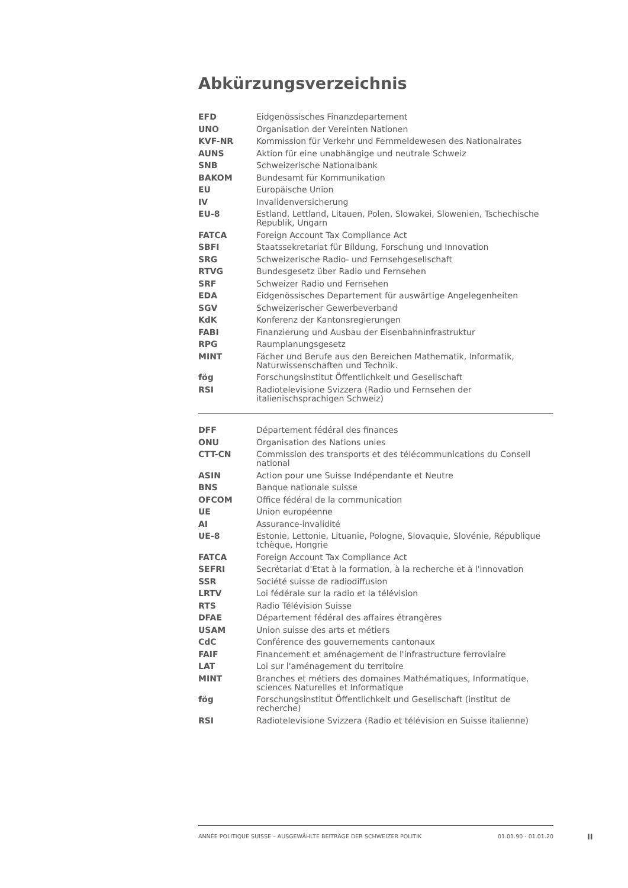Abkürzungsverzeichnis
| EFD | Eidgenössisches Finanzdepartement |
| UNO | Organisation der Vereinten Nationen |
| KVF-NR | Kommission für Verkehr und Fernmeldewesen des Nationalrates |
| AUNS | Aktion für eine unabhängige und neutrale Schweiz |
| SNB | Schweizerische Nationalbank |
| BAKOM | Bundesamt für Kommunikation |
| EU | Europäische Union |
| IV | Invalidenversicherung |
| EU-8 | Estland, Lettland, Litauen, Polen, Slowakei, Slowenien, Tschechische Republik, Ungarn |
| FATCA | Foreign Account Tax Compliance Act |
| SBFI | Staatssekretariat für Bildung, Forschung und Innovation |
| SRG | Schweizerische Radio- und Fernsehgesellschaft |
| RTVG | Bundesgesetz über Radio und Fernsehen |
| SRF | Schweizer Radio und Fernsehen |
| EDA | Eidgenössisches Departement für auswärtige Angelegenheiten |
| SGV | Schweizerischer Gewerbeverband |
| KdK | Konferenz der Kantonsregierungen |
| FABI | Finanzierung und Ausbau der Eisenbahninfrastruktur |
| RPG | Raumplanungsgesetz |
| MINT | Fächer und Berufe aus den Bereichen Mathematik, Informatik, Naturwissenschaften und Technik. |
| fög | Forschungsinstitut Öffentlichkeit und Gesellschaft |
| RSI | Radiotelevisione Svizzera (Radio und Fernsehen der italienischsprachigen Schweiz) |
| DFF | Département fédéral des finances |
| ONU | Organisation des Nations unies |
| CTT-CN | Commission des transports et des télécommunications du Conseil national |
| ASIN | Action pour une Suisse Indépendante et Neutre |
| BNS | Banque nationale suisse |
| OFCOM | Office fédéral de la communication |
| UE | Union européenne |
| AI | Assurance-invalidité |
| UE-8 | Estonie, Lettonie, Lituanie, Pologne, Slovaquie, Slovénie, République tchèque, Hongrie |
| FATCA | Foreign Account Tax Compliance Act |
| SEFRI | Secrétariat d'Etat à la formation, à la recherche et à l'innovation |
| SSR | Société suisse de radiodiffusion |
| LRTV | Loi fédérale sur la radio et la télévision |
| RTS | Radio Télévision Suisse |
| DFAE | Département fédéral des affaires étrangères |
| USAM | Union suisse des arts et métiers |
| CdC | Conférence des gouvernements cantonaux |
| FAIF | Financement et aménagement de l'infrastructure ferroviaire |
| LAT | Loi sur l'aménagement du territoire |
| MINT | Branches et métiers des domaines Mathématiques, Informatique, sciences Naturelles et Informatique |
| fög | Forschungsinstitut Öffentlichkeit und Gesellschaft (institut de recherche) |
| RSI | Radiotelevisione Svizzera (Radio et télévision en Suisse italienne) |
ANNÉE POLITIQUE SUISSE – AUSGEWÄHLTE BEITRÄGE DER SCHWEIZER POLITIK 01.01.90 - 01.01.20
II